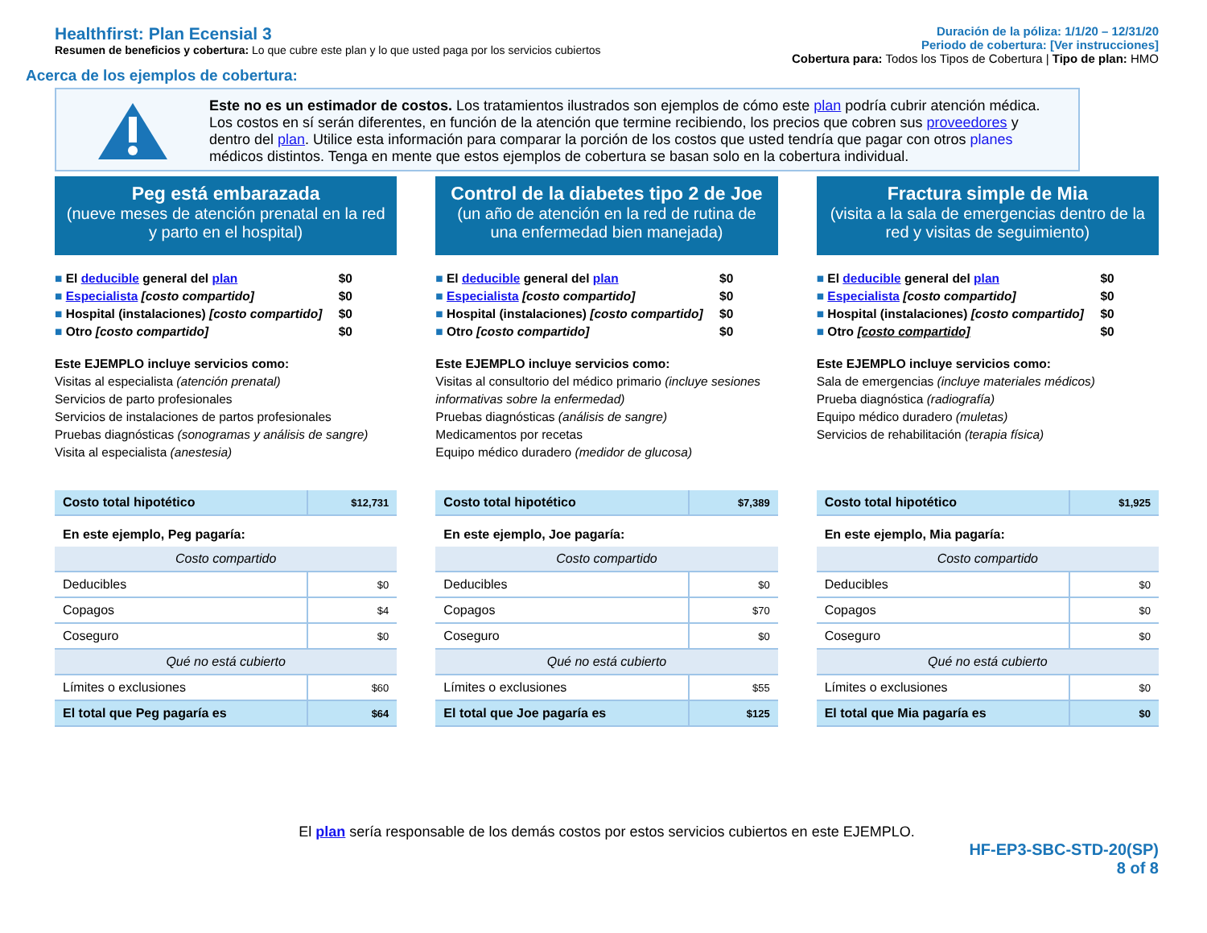Healthfirst: Plan Ecensial 3
Resumen de beneficios y cobertura: Lo que cubre este plan y lo que usted paga por los servicios cubiertos
Duración de la póliza: 1/1/20 – 12/31/20
Periodo de cobertura: [Ver instrucciones]
Cobertura para: Todos los Tipos de Cobertura | Tipo de plan: HMO
Acerca de los ejemplos de cobertura:
Este no es un estimador de costos. Los tratamientos ilustrados son ejemplos de cómo este plan podría cubrir atención médica. Los costos en sí serán diferentes, en función de la atención que termine recibiendo, los precios que cobren sus proveedores y dentro del plan. Utilice esta información para comparar la porción de los costos que usted tendría que pagar con otros planes médicos distintos. Tenga en mente que estos ejemplos de cobertura se basan solo en la cobertura individual.
Peg está embarazada
(nueve meses de atención prenatal en la red y parto en el hospital)
■ El deducible general del plan $0
■ Especialista [costo compartido] $0
■ Hospital (instalaciones) [costo compartido] $0
■ Otro [costo compartido] $0
Este EJEMPLO incluye servicios como:
Visitas al especialista (atención prenatal)
Servicios de parto profesionales
Servicios de instalaciones de partos profesionales
Pruebas diagnósticas (sonogramas y análisis de sangre)
Visita al especialista (anestesia)
| Costo total hipotético | $12,731 |
| En este ejemplo, Peg pagaría: | |
| Costo compartido | |
| Deducibles | $0 |
| Copagos | $4 |
| Coseguro | $0 |
| Qué no está cubierto | |
| Límites o exclusiones | $60 |
| El total que Peg pagaría es | $64 |
Control de la diabetes tipo 2 de Joe
(un año de atención en la red de rutina de una enfermedad bien manejada)
■ El deducible general del plan $0
■ Especialista [costo compartido] $0
■ Hospital (instalaciones) [costo compartido] $0
■ Otro [costo compartido] $0
Este EJEMPLO incluye servicios como:
Visitas al consultorio del médico primario (incluye sesiones informativas sobre la enfermedad)
Pruebas diagnósticas (análisis de sangre)
Medicamentos por recetas
Equipo médico duradero (medidor de glucosa)
| Costo total hipotético | $7,389 |
| En este ejemplo, Joe pagaría: | |
| Costo compartido | |
| Deducibles | $0 |
| Copagos | $70 |
| Coseguro | $0 |
| Qué no está cubierto | |
| Límites o exclusiones | $55 |
| El total que Joe pagaría es | $125 |
Fractura simple de Mia
(visita a la sala de emergencias dentro de la red y visitas de seguimiento)
■ El deducible general del plan $0
■ Especialista [costo compartido] $0
■ Hospital (instalaciones) [costo compartido] $0
■ Otro [costo compartido] $0
Este EJEMPLO incluye servicios como:
Sala de emergencias (incluye materiales médicos)
Prueba diagnóstica (radiografía)
Equipo médico duradero (muletas)
Servicios de rehabilitación (terapia física)
| Costo total hipotético | $1,925 |
| En este ejemplo, Mia pagaría: | |
| Costo compartido | |
| Deducibles | $0 |
| Copagos | $0 |
| Coseguro | $0 |
| Qué no está cubierto | |
| Límites o exclusiones | $0 |
| El total que Mia pagaría es | $0 |
El plan sería responsable de los demás costos por estos servicios cubiertos en este EJEMPLO.
HF-EP3-SBC-STD-20(SP)
8 of 8